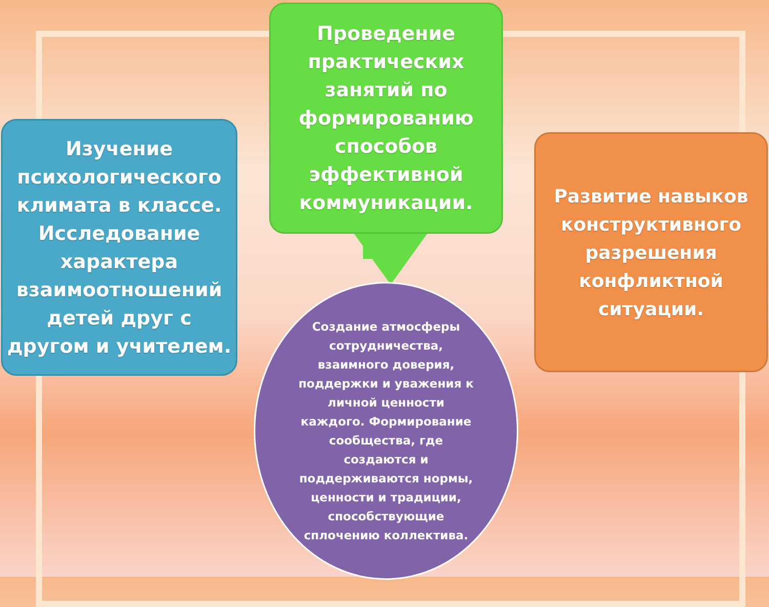Проведение
практических
занятий по
формированию
способов
эффективной
коммуникации.
Изучение
психологического
климата в классе.
Исследование
характера
взаимоотношений
детей друг с
другом и учителем.
Развитие навыков
конструктивного
разрешения
конфликтной
ситуации.
Создание атмосферы
сотрудничества,
взаимного доверия,
поддержки и уважения к
личной ценности
каждого. Формирование
сообщества, где
создаются и
поддерживаются нормы,
ценности и традиции,
способствующие
сплочению коллектива.